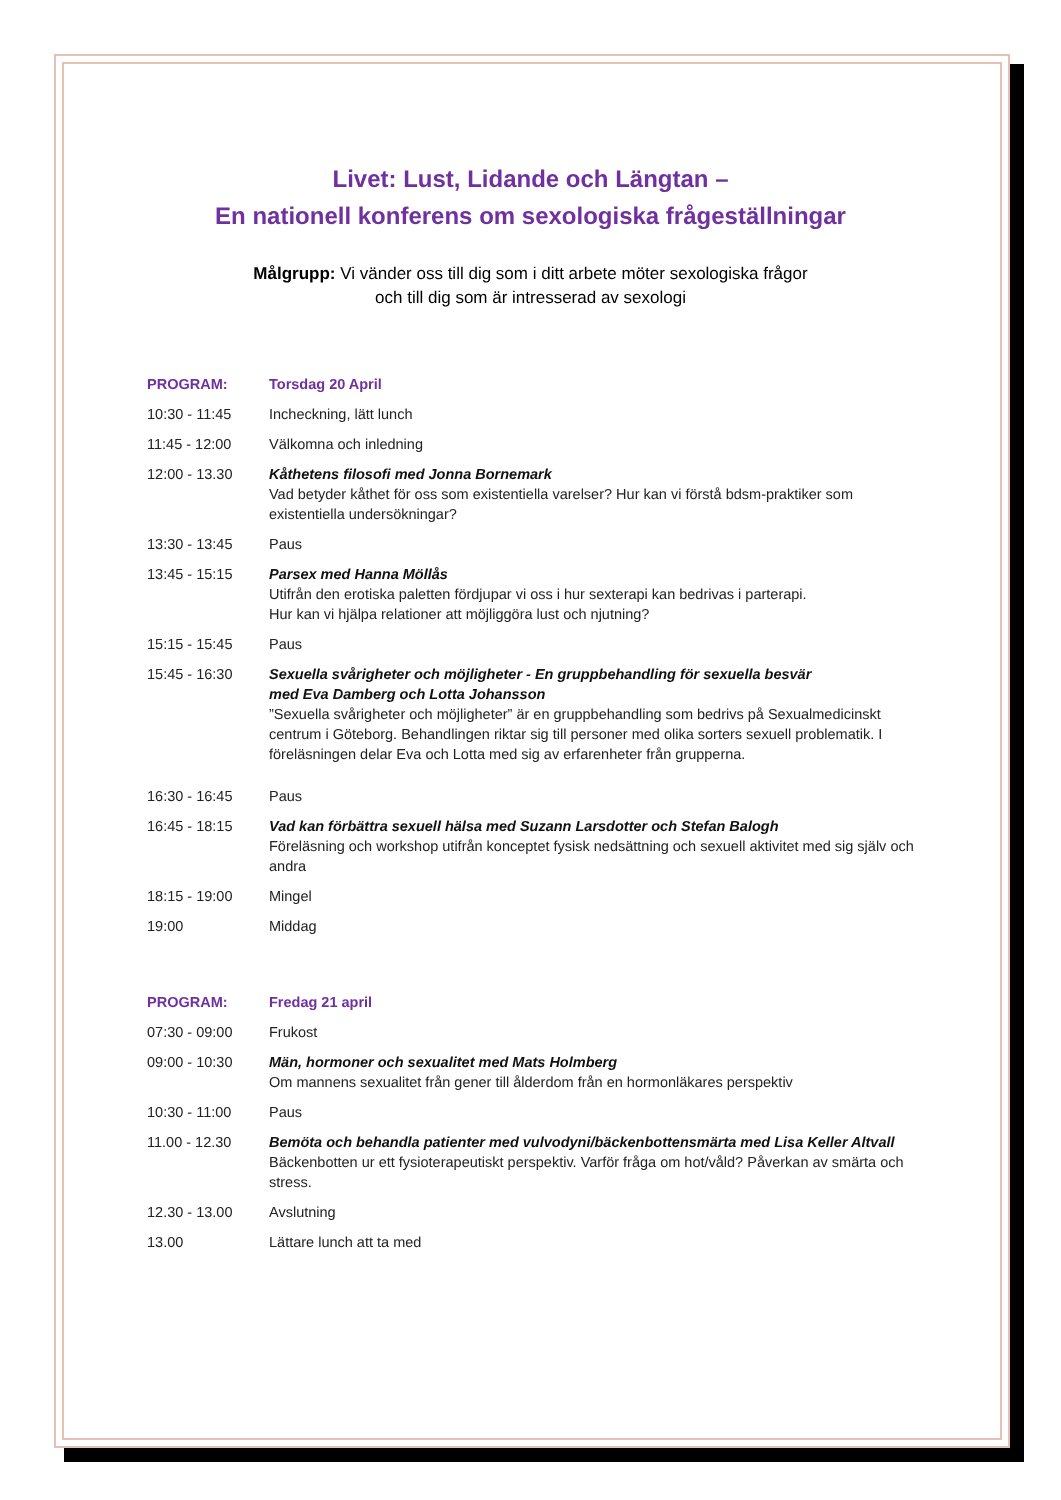Livet: Lust, Lidande och Längtan –
En nationell konferens om sexologiska frågeställningar
Målgrupp: Vi vänder oss till dig som i ditt arbete möter sexologiska frågor
och till dig som är intresserad av sexologi
| PROGRAM: | Torsdag 20 April |
| 10:30 - 11:45 | Incheckning, lätt lunch |
| 11:45 - 12:00 | Välkomna och inledning |
| 12:00 - 13.30 | Kåthetens filosofi med Jonna Bornemark Vad betyder kåthet för oss som existentiella varelser? Hur kan vi förstå bdsm-praktiker som existentiella undersökningar? |
| 13:30 - 13:45 | Paus |
| 13:45 - 15:15 | Parsex med Hanna Möllås Utifrån den erotiska paletten fördjupar vi oss i hur sexterapi kan bedrivas i parterapi. Hur kan vi hjälpa relationer att möjliggöra lust och njutning? |
| 15:15 - 15:45 | Paus |
| 15:45 - 16:30 | Sexuella svårigheter och möjligheter - En gruppbehandling för sexuella besvär med Eva Damberg och Lotta Johansson ”Sexuella svårigheter och möjligheter” är en gruppbehandling som bedrivs på Sexualmedicinskt centrum i Göteborg. Behandlingen riktar sig till personer med olika sorters sexuell problematik. I föreläsningen delar Eva och Lotta med sig av erfarenheter från grupperna. |
| 16:30 - 16:45 | Paus |
| 16:45 - 18:15 | Vad kan förbättra sexuell hälsa med Suzann Larsdotter och Stefan Balogh Föreläsning och workshop utifrån konceptet fysisk nedsättning och sexuell aktivitet med sig själv och andra |
| 18:15 - 19:00 | Mingel |
| 19:00 | Middag |
| PROGRAM: | Fredag 21 april |
| 07:30 - 09:00 | Frukost |
| 09:00 - 10:30 | Män, hormoner och sexualitet med Mats Holmberg Om mannens sexualitet från gener till ålderdom från en hormonläkares perspektiv |
| 10:30 - 11:00 | Paus |
| 11.00 - 12.30 | Bemöta och behandla patienter med vulvodyni/bäckenbottensmärta med Lisa Keller Altvall Bäckenbotten ur ett fysioterapeutiskt perspektiv. Varför fråga om hot/våld? Påverkan av smärta och stress. |
| 12.30 - 13.00 | Avslutning |
| 13.00 | Lättare lunch att ta med |